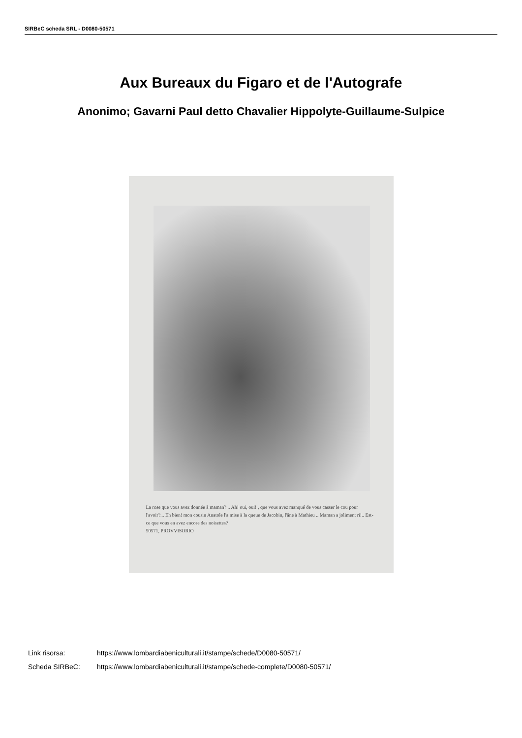SIRBeC scheda SRL - D0080-50571
Aux Bureaux du Figaro et de l'Autografe
Anonimo; Gavarni Paul detto Chavalier Hippolyte-Guillaume-Sulpice
La rose que vous avez donnée à maman? .. Ah! oui, oui! , que vous avez manqué de vous casser le cou pour l'avoir?... Eh bien! mon cousin Anatole l'a mise à la queue de Jacobin, l'âne à Mathieu .. Maman a joliment ri!.. Est-ce que vous en avez encore des noisettes?
50571, PROVVISORIO
Link risorsa: https://www.lombardiabeniculturali.it/stampe/schede/D0080-50571/
Scheda SIRBeC: https://www.lombardiabeniculturali.it/stampe/schede-complete/D0080-50571/